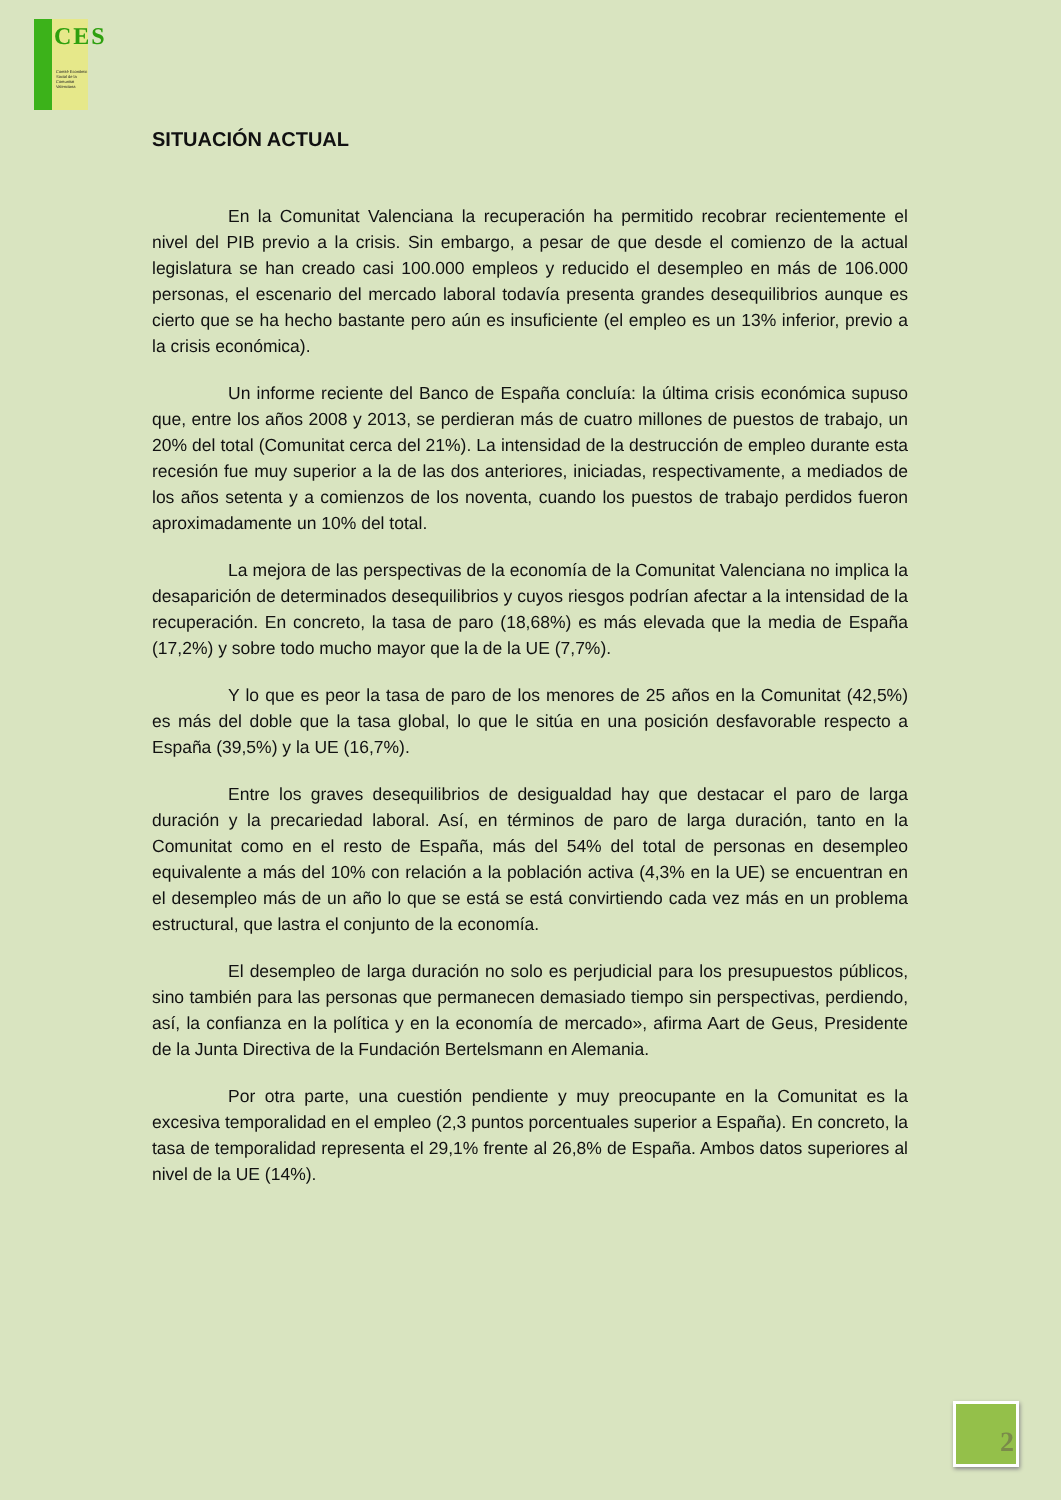CES
Comitè Econòmic Social de la Comunitat Valenciana
SITUACIÓN ACTUAL
En la Comunitat Valenciana la recuperación ha permitido recobrar recientemente el nivel del PIB previo a la crisis. Sin embargo, a pesar de que desde el comienzo de la actual legislatura se han creado casi 100.000 empleos y reducido el desempleo en más de 106.000 personas, el escenario del mercado laboral todavía presenta grandes desequilibrios aunque es cierto que se ha hecho bastante pero aún es insuficiente (el empleo es un 13% inferior, previo a la crisis económica).
Un informe reciente del Banco de España concluía: la última crisis económica supuso que, entre los años 2008 y 2013, se perdieran más de cuatro millones de puestos de trabajo, un 20% del total (Comunitat cerca del 21%). La intensidad de la destrucción de empleo durante esta recesión fue muy superior a la de las dos anteriores, iniciadas, respectivamente, a mediados de los años setenta y a comienzos de los noventa, cuando los puestos de trabajo perdidos fueron aproximadamente un 10% del total.
La mejora de las perspectivas de la economía de la Comunitat Valenciana no implica la desaparición de determinados desequilibrios y cuyos riesgos podrían afectar a la intensidad de la recuperación. En concreto, la tasa de paro (18,68%) es más elevada que la media de España (17,2%) y sobre todo mucho mayor que la de la UE (7,7%).
Y lo que es peor la tasa de paro de los menores de 25 años en la Comunitat (42,5%) es más del doble que la tasa global, lo que le sitúa en una posición desfavorable respecto a España (39,5%) y la UE (16,7%).
Entre los graves desequilibrios de desigualdad hay que destacar el paro de larga duración y la precariedad laboral. Así, en términos de paro de larga duración, tanto en la Comunitat como en el resto de España, más del 54% del total de personas en desempleo equivalente a más del 10% con relación a la población activa (4,3% en la UE) se encuentran en el desempleo más de un año lo que se está se está convirtiendo cada vez más en un problema estructural, que lastra el conjunto de la economía.
El desempleo de larga duración no solo es perjudicial para los presupuestos públicos, sino también para las personas que permanecen demasiado tiempo sin perspectivas, perdiendo, así, la confianza en la política y en la economía de mercado», afirma Aart de Geus, Presidente de la Junta Directiva de la Fundación Bertelsmann en Alemania.
Por otra parte, una cuestión pendiente y muy preocupante en la Comunitat es la excesiva temporalidad en el empleo (2,3 puntos porcentuales superior a España). En concreto, la tasa de temporalidad representa el 29,1% frente al 26,8% de España. Ambos datos superiores al nivel de la UE (14%).
2